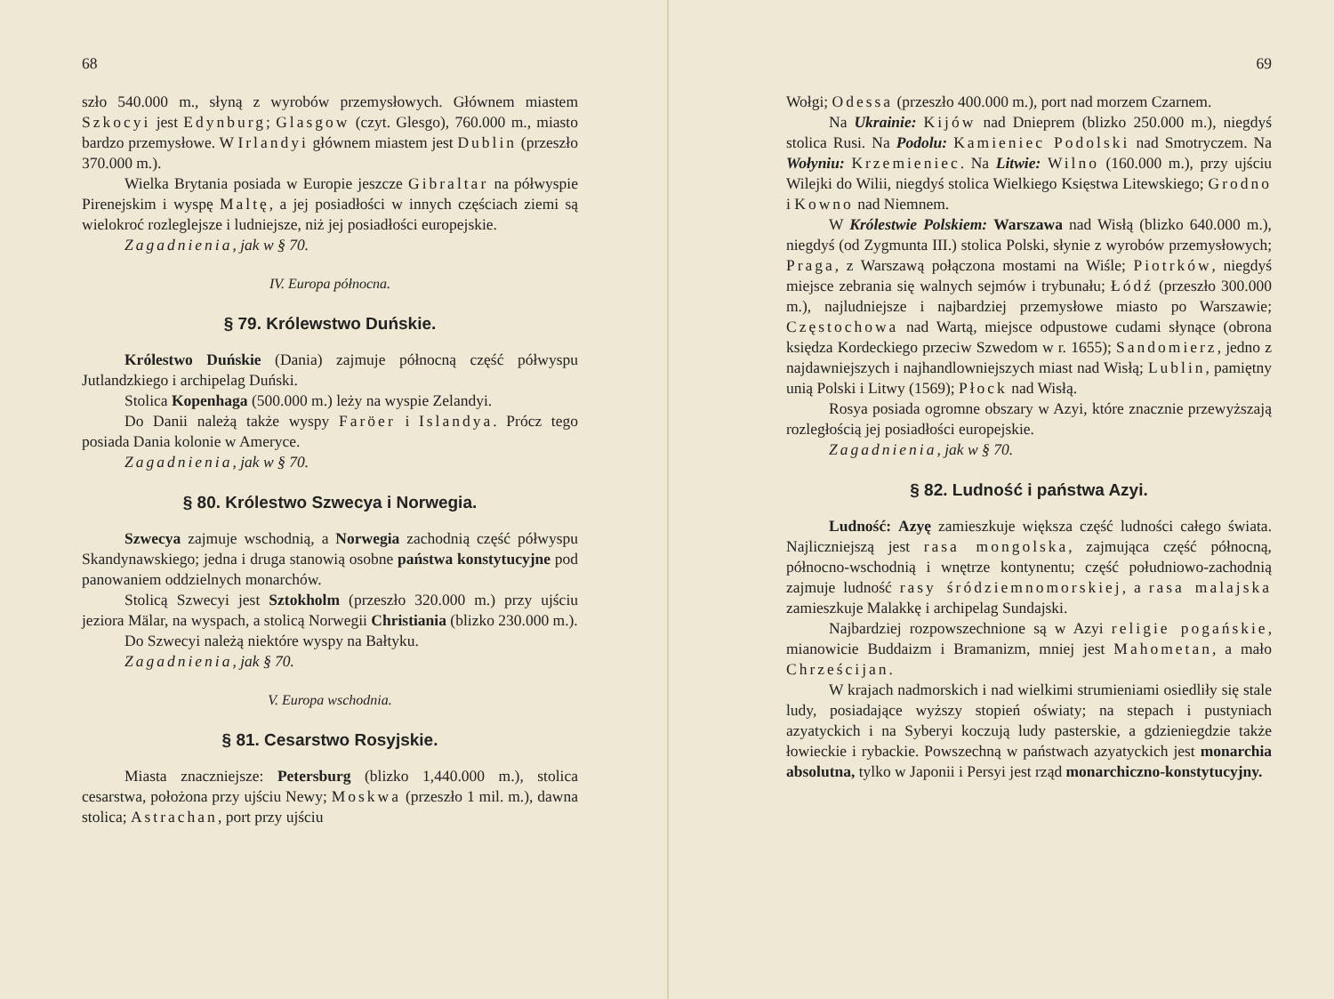68
szło 540.000 m., słyną z wyrobów przemysłowych. Głównem miastem Szkocyi jest Edynburg; Glasgow (czyt. Glesgo), 760.000 m., miasto bardzo przemysłowe. W Irlandyi głównem miastem jest Dublin (przeszło 370.000 m.).
Wielka Brytania posiada w Europie jeszcze Gibraltar na półwyspie Pirenejskim i wyspę Maltę, a jej posiadłości w innych częściach ziemi są wielokroć rozleglejsze i ludniejsze, niż jej posiadłości europejskie.
Zagadnienia, jak w § 70.
IV. Europa północna.
§ 79. Królewstwo Duńskie.
Królestwo Duńskie (Dania) zajmuje północną część półwyspu Jutlandzkiego i archipelag Duński.
Stolica Kopenhaga (500.000 m.) leży na wyspie Zelandyi.
Do Danii należą także wyspy Faröer i Islandya. Prócz tego posiada Dania kolonie w Ameryce.
Zagadnienia, jak w § 70.
§ 80. Królestwo Szwecya i Norwegia.
Szwecya zajmuje wschodnią, a Norwegia zachodnią część półwyspu Skandynawskiego; jedna i druga stanowią osobne państwa konstytucyjne pod panowaniem oddzielnych monarchów.
Stolicą Szwecyi jest Sztokholm (przeszło 320.000 m.) przy ujściu jeziora Mälar, na wyspach, a stolicą Norwegii Christiania (blizko 230.000 m.).
Do Szwecyi należą niektóre wyspy na Bałtyku.
Zagadnienia, jak § 70.
V. Europa wschodnia.
§ 81. Cesarstwo Rosyjskie.
Miasta znaczniejsze: Petersburg (blizko 1,440.000 m.), stolica cesarstwa, położona przy ujściu Newy; Moskwa (przeszło 1 mil. m.), dawna stolica; Astrachan, port przy ujściu
69
Wołgi; Odessa (przeszło 400.000 m.), port nad morzem Czarnem.
Na Ukrainie: Kijów nad Dnieprem (blizko 250.000 m.), niegdyś stolica Rusi. Na Podolu: Kamieniec Podolski nad Smotryczem. Na Wołyniu: Krzemieniec. Na Litwie: Wilno (160.000 m.), przy ujściu Wilejki do Wilii, niegdyś stolica Wielkiego Księstwa Litewskiego; Grodno i Kowno nad Niemnem.
W Królestwie Polskiem: Warszawa nad Wisłą (blizko 640.000 m.), niegdyś (od Zygmunta III.) stolica Polski, słynie z wyrobów przemysłowych; Praga, z Warszawą połączona mostami na Wiśle; Piotrków, niegdyś miejsce zebrania się walnych sejmów i trybunału; Łódź (przeszło 300.000 m.), najludniejsze i najbardziej przemysłowe miasto po Warszawie; Częstochowa nad Wartą, miejsce odpustowe cudami słynące (obrona księdza Kordeckiego przeciw Szwedom w r. 1655); Sandomierz, jedno z najdawniejszych i najhandlowniejszych miast nad Wisłą; Lublin, pamiętny unią Polski i Litwy (1569); Płock nad Wisłą.
Rosya posiada ogromne obszary w Azyi, które znacznie przewyższają rozległością jej posiadłości europejskie.
Zagadnienia, jak w § 70.
§ 82. Ludność i państwa Azyi.
Ludność: Azyę zamieszkuje większa część ludności całego świata. Najliczniejszą jest rasa mongolska, zajmująca część północną, północno-wschodnią i wnętrze kontynentu; część południowo-zachodnią zajmuje ludność rasy śródziemnomorskiej, a rasa malajska zamieszkuje Malakkę i archipelag Sundajski.
Najbardziej rozpowszechnione są w Azyi religie pogańskie, mianowicie Buddaizm i Bramanizm, mniej jest Mahometan, a mało Chrześcijan.
W krajach nadmorskich i nad wielkimi strumieniami osiedliły się stale ludy, posiadające wyższy stopień oświaty; na stepach i pustyniach azyatyckich i na Syberyi koczują ludy pasterskie, a gdzieniegdzie także łowieckie i rybackie. Powszechną w państwach azyatyckich jest monarchia absolutna, tylko w Japonii i Persyi jest rząd monarchiczno-konstytucyjny.